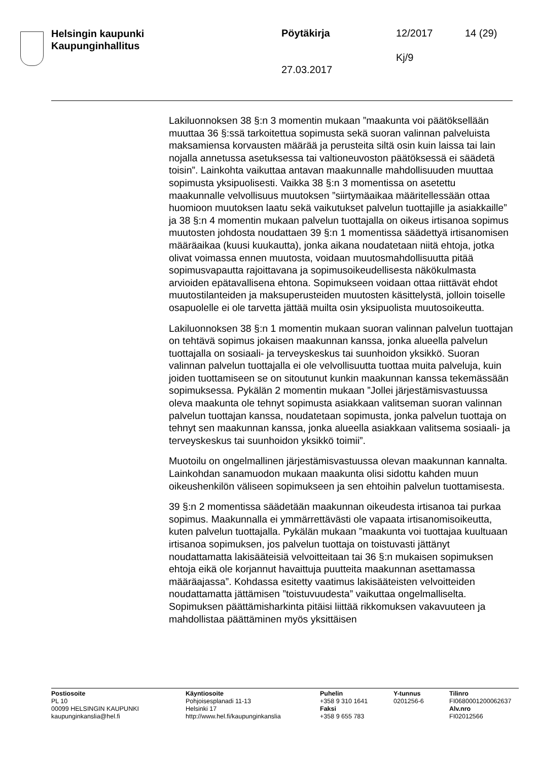Helsingin kaupunki
Kaupunginhallitus
Pöytäkirja 12/2017 14 (29)
Kj/9
27.03.2017
Lakiluonnoksen 38 §:n 3 momentin mukaan ”maakunta voi päätöksellään muuttaa 36 §:ssä tarkoitettua sopimusta sekä suoran valinnan palveluista maksamiensa korvausten määrää ja perusteita siltä osin kuin laissa tai lain nojalla annetussa asetuksessa tai valtioneuvoston päätöksessä ei säädetä toisin”. Lainkohta vaikuttaa antavan maakunnalle mahdollisuuden muuttaa sopimusta yksipuolisesti. Vaikka 38 §:n 3 momentissa on asetettu maakunnalle velvollisuus muutoksen ”siirtymäaikaa määritellessään ottaa huomioon muutoksen laatu sekä vaikutukset palvelun tuottajille ja asiakkaille” ja 38 §:n 4 momentin mukaan palvelun tuottajalla on oikeus irtisanoa sopimus muutosten johdosta noudattaen 39 §:n 1 momentissa säädettyä irtisanomisen määräaikaa (kuusi kuukautta), jonka aikana noudatetaan niitä ehtoja, jotka olivat voimassa ennen muutosta, voidaan muutosmahdollisuutta pitää sopimusvapautta rajoittavana ja sopimusoikeudellisesta näkökulmasta arvioiden epätavallisena ehtona. Sopimukseen voidaan ottaa riittävät ehdot muutostilanteiden ja maksuperusteiden muutosten käsittelystä, jolloin toiselle osapuolelle ei ole tarvetta jättää muilta osin yksipuolista muutosoikeutta.
Lakiluonnoksen 38 §:n 1 momentin mukaan suoran valinnan palvelun tuottajan on tehtävä sopimus jokaisen maakunnan kanssa, jonka alueella palvelun tuottajalla on sosiaali- ja terveyskeskus tai suunhoidon yksikkö. Suoran valinnan palvelun tuottajalla ei ole velvollisuutta tuottaa muita palveluja, kuin joiden tuottamiseen se on sitoutunut kunkin maakunnan kanssa tekemässään sopimuksessa. Pykälän 2 momentin mukaan ”Jollei järjestämisvastuussa oleva maakunta ole tehnyt sopimusta asiakkaan valitseman suoran valinnan palvelun tuottajan kanssa, noudatetaan sopimusta, jonka palvelun tuottaja on tehnyt sen maakunnan kanssa, jonka alueella asiakkaan valitsema sosiaali- ja terveyskeskus tai suunhoidon yksikkö toimii”.
Muotoilu on ongelmallinen järjestämisvastuussa olevan maakunnan kannalta. Lainkohdan sanamuodon mukaan maakunta olisi sidottu kahden muun oikeushenkilön väliseen sopimukseen ja sen ehtoihin palvelun tuottamisesta.
39 §:n 2 momentissa säädetään maakunnan oikeudesta irtisanoa tai purkaa sopimus. Maakunnalla ei ymmärrettävästi ole vapaata irtisanomisoikeutta, kuten palvelun tuottajalla. Pykälän mukaan ”maakunta voi tuottajaa kuultuaan irtisanoa sopimuksen, jos palvelun tuottaja on toistuvasti jättänyt noudattamatta lakisääteisiä velvoitteitaan tai 36 §:n mukaisen sopimuksen ehtoja eikä ole korjannut havaittuja puutteita maakunnan asettamassa määräajassa”. Kohdassa esitetty vaatimus lakisääteisten velvoitteiden noudattamatta jättämisen ”toistuvuudesta” vaikuttaa ongelmalliselta. Sopimuksen päättämisharkinta pitäisi liittää rikkomuksen vakavuuteen ja mahdollistaa päättäminen myös yksittäisen
Postiosoite
PL 10
00099 HELSINGIN KAUPUNKI
kaupunginkanslia@hel.fi
Käyntiosoite
Pohjoisesplanadi 11-13
Helsinki 17
http://www.hel.fi/kaupunginkanslia
Puhelin
+358 9 310 1641
Faksi
+358 9 655 783
Y-tunnus
0201256-6
Tilinro
FI0680001200062637
Alv.nro
FI02012566